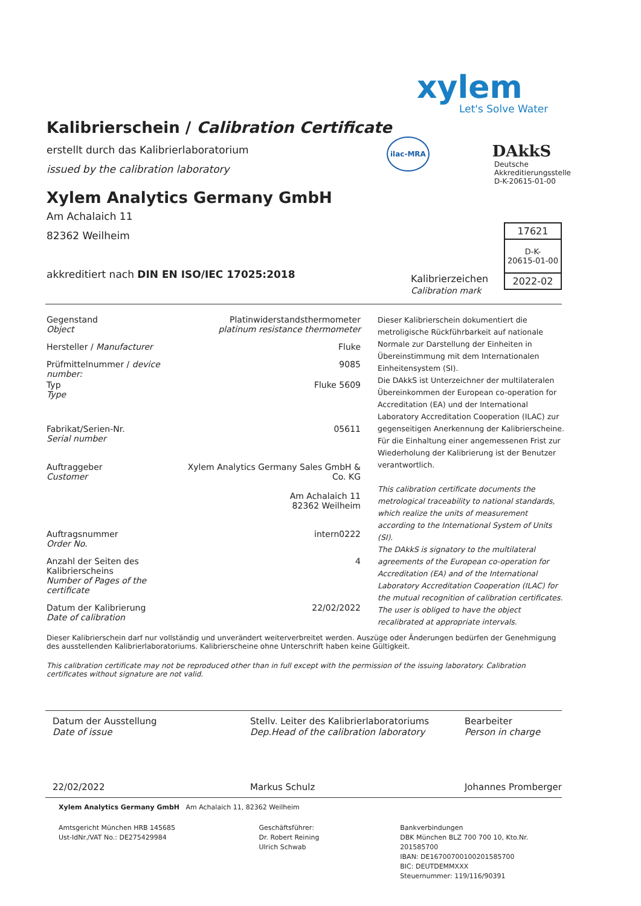xylem
Let's Solve Water
ilac-MRA DAkkS
Deutsche
Akkreditierungsstelle
D-K-20615-01-00
Kalibrierschein / Calibration Certificate
erstellt durch das Kalibrierlaboratorium
issued by the calibration laboratory
Xylem Analytics Germany GmbH
Am Achalaich 11
82362 Weilheim
akkreditiert nach DIN EN ISO/IEC 17025:2018
Kalibrierzeichen
Calibration mark
17621
D-K-
20615-01-00
2022-02
| Gegenstand Object | Platinwiderstandsthermometer platinum resistance thermometer |
| Hersteller / Manufacturer | Fluke |
| Prüfmittelnummer / device number: | 9085 |
| Typ Type | Fluke 5609 |
| Fabrikat/Serien-Nr. Serial number | 05611 |
| Auftraggeber Customer | Xylem Analytics Germany Sales GmbH & Co. KG Am Achalaich 11 82362 Weilheim |
| Auftragsnummer Order No. | intern0222 |
| Anzahl der Seiten des Kalibrierscheins Number of Pages of the certificate | 4 |
| Datum der Kalibrierung Date of calibration | 22/02/2022 |
Dieser Kalibrierschein darf nur vollständig und unverändert weiterverbreitet werden. Auszüge oder Änderungen bedürfen der Genehmigung des ausstellenden Kalibrierlaboratoriums. Kalibrierscheine ohne Unterschrift haben keine Gültigkeit.
This calibration certificate may not be reproduced other than in full except with the permission of the issuing laboratory. Calibration certificates without signature are not valid.
Dieser Kalibrierschein dokumentiert die metroligische Rückführbarkeit auf nationale Normale zur Darstellung der Einheiten in Übereinstimmung mit dem Internationalen Einheitensystem (SI).
Die DAkkS ist Unterzeichner der multilateralen Übereinkommen der European co-operation for Accreditation (EA) und der International Laboratory Accreditation Cooperation (ILAC) zur gegenseitigen Anerkennung der Kalibrierscheine.
Für die Einhaltung einer angemessenen Frist zur Wiederholung der Kalibrierung ist der Benutzer verantwortlich.
This calibration certificate documents the metrological traceability to national standards, which realize the units of measurement according to the International System of Units (SI).
The DAkkS is signatory to the multilateral agreements of the European co-operation for Accreditation (EA) and of the International Laboratory Accreditation Cooperation (ILAC) for the mutual recognition of calibration certificates.
The user is obliged to have the object recalibrated at appropriate intervals.
Datum der Ausstellung
Date of issue
22/02/2022
Stellv. Leiter des Kalibrierlaboratoriums
Dep.Head of the calibration laboratory
Markus Schulz
Bearbeiter
Person in charge
Johannes Promberger
Xylem Analytics Germany GmbH Am Achalaich 11, 82362 Weilheim
Amtsgericht München HRB 145685
Ust-IdNr./VAT No.: DE275429984
Geschäftsführer:
Dr. Robert Reining
Ulrich Schwab
Bankverbindungen
DBK München BLZ 700 700 10, Kto.Nr. 201585700
IBAN: DE16700700100201585700
BIC: DEUTDEMMXXX
Steuernummer: 119/116/90391